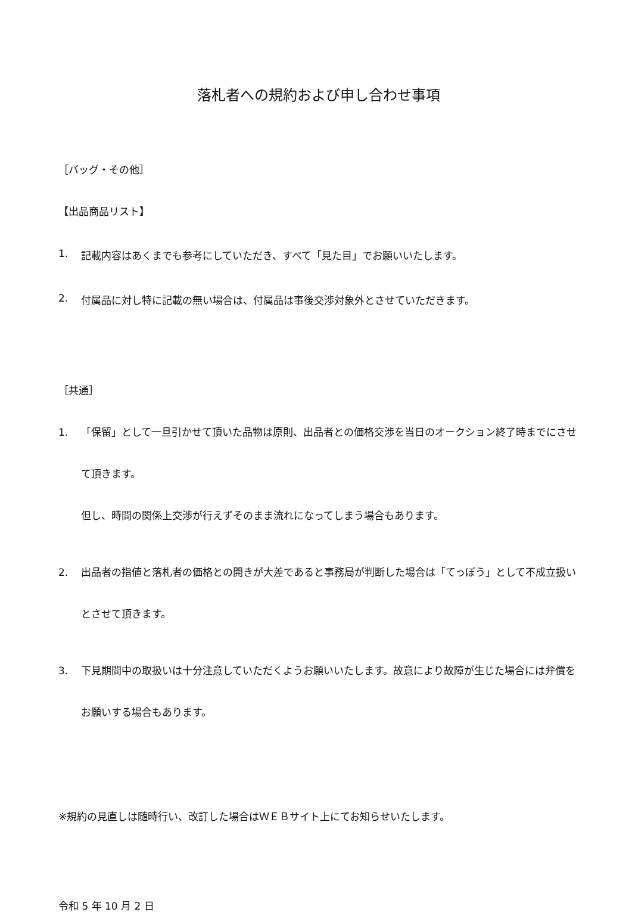落札者への規約および申し合わせ事項
［バッグ・その他］
【出品商品リスト】
1. 記載内容はあくまでも参考にしていただき、すべて「見た目」でお願いいたします。
2. 付属品に対し特に記載の無い場合は、付属品は事後交渉対象外とさせていただきます。
［共通］
1. 「保留」として一旦引かせて頂いた品物は原則、出品者との価格交渉を当日のオークション終了時までにさせて頂きます。
但し、時間の関係上交渉が行えずそのまま流れになってしまう場合もあります。
2. 出品者の指値と落札者の価格との開きが大差であると事務局が判断した場合は「てっぽう」として不成立扱いとさせて頂きます。
3. 下見期間中の取扱いは十分注意していただくようお願いいたします。故意により故障が生じた場合には弁償をお願いする場合もあります。
※規約の見直しは随時行い、改訂した場合はＷＥＢサイト上にてお知らせいたします。
令和 5 年 10 月 2 日